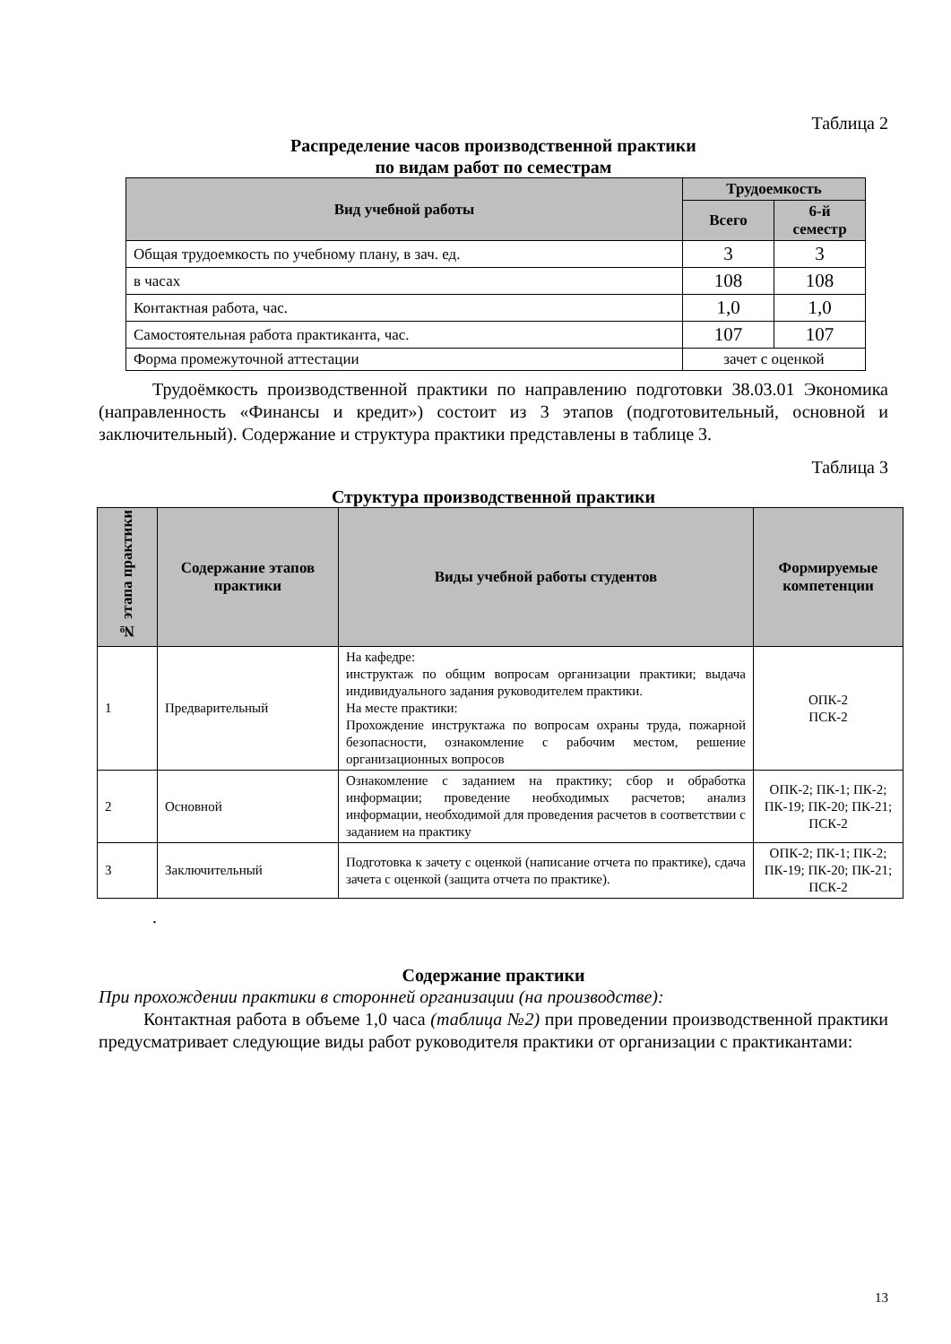Таблица 2
Распределение часов производственной практики
по видам работ по семестрам
| Вид учебной работы | Трудоемкость | |
| --- | --- | --- |
| | Всего | 6-й семестр |
| Общая трудоемкость по учебному плану, в зач. ед. | 3 | 3 |
| в часах | 108 | 108 |
| Контактная работа, час. | 1,0 | 1,0 |
| Самостоятельная работа практиканта, час. | 107 | 107 |
| Форма промежуточной аттестации | зачет с оценкой | |
Трудоёмкость производственной практики по направлению подготовки 38.03.01 Экономика (направленность «Финансы и кредит») состоит из 3 этапов (подготовительный, основной и заключительный). Содержание и структура практики представлены в таблице 3.
Таблица 3
Структура производственной практики
| № этапа практики | Содержание этапов практики | Виды учебной работы студентов | Формируемые компетенции |
| --- | --- | --- | --- |
| 1 | Предварительный | На кафедре: инструктаж по общим вопросам организации практики; выдача индивидуального задания руководителем практики. На месте практики: Прохождение инструктажа по вопросам охраны труда, пожарной безопасности, ознакомление с рабочим местом, решение организационных вопросов | ОПК-2 ПСК-2 |
| 2 | Основной | Ознакомление с заданием на практику; сбор и обработка информации; проведение необходимых расчетов; анализ информации, необходимой для проведения расчетов в соответствии с заданием на практику | ОПК-2; ПК-1; ПК-2; ПК-19; ПК-20; ПК-21; ПСК-2 |
| 3 | Заключительный | Подготовка к зачету с оценкой (написание отчета по практике), сдача зачета с оценкой (защита отчета по практике). | ОПК-2; ПК-1; ПК-2; ПК-19; ПК-20; ПК-21; ПСК-2 |
.
Содержание практики
При прохождении практики в сторонней организации (на производстве):
Контактная работа в объеме 1,0 часа (таблица №2) при проведении производственной практики предусматривает следующие виды работ руководителя практики от организации с практикантами:
13